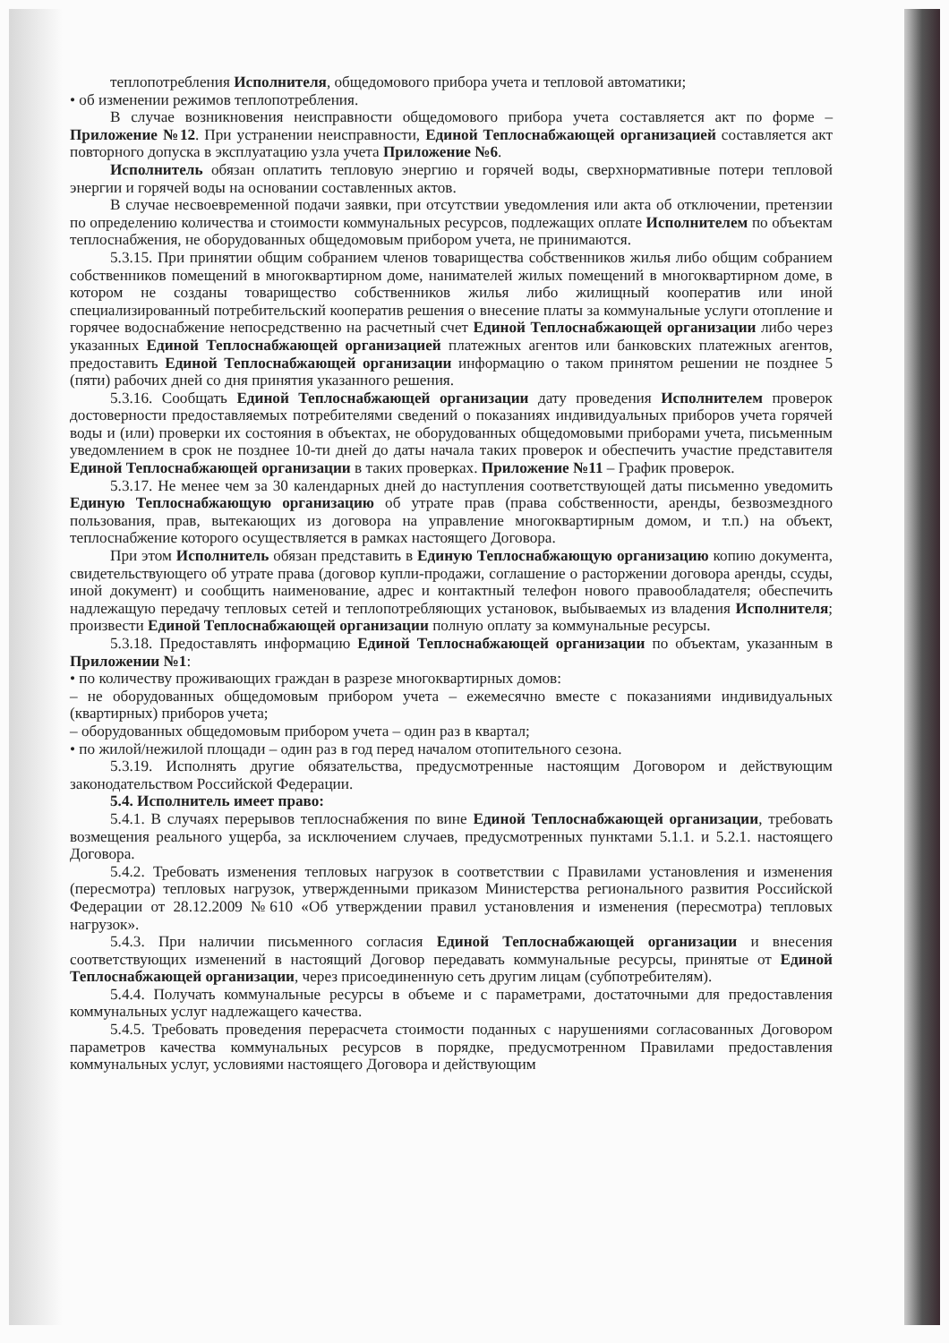теплопотребления Исполнителя, общедомового прибора учета и тепловой автоматики;
• об изменении режимов теплопотребления.
В случае возникновения неисправности общедомового прибора учета составляется акт по форме – Приложение №12. При устранении неисправности, Единой Теплоснабжающей организацией составляется акт повторного допуска в эксплуатацию узла учета Приложение №6.
Исполнитель обязан оплатить тепловую энергию и горячей воды, сверхнормативные потери тепловой энергии и горячей воды на основании составленных актов.
В случае несвоевременной подачи заявки, при отсутствии уведомления или акта об отключении, претензии по определению количества и стоимости коммунальных ресурсов, подлежащих оплате Исполнителем по объектам теплоснабжения, не оборудованных общедомовым прибором учета, не принимаются.
5.3.15. При принятии общим собранием членов товарищества собственников жилья либо общим собранием собственников помещений в многоквартирном доме, нанимателей жилых помещений в многоквартирном доме, в котором не созданы товарищество собственников жилья либо жилищный кооператив или иной специализированный потребительский кооператив решения о внесение платы за коммунальные услуги отопление и горячее водоснабжение непосредственно на расчетный счет Единой Теплоснабжающей организации либо через указанных Единой Теплоснабжающей организацией платежных агентов или банковских платежных агентов, предоставить Единой Теплоснабжающей организации информацию о таком принятом решении не позднее 5 (пяти) рабочих дней со дня принятия указанного решения.
5.3.16. Сообщать Единой Теплоснабжающей организации дату проведения Исполнителем проверок достоверности предоставляемых потребителями сведений о показаниях индивидуальных приборов учета горячей воды и (или) проверки их состояния в объектах, не оборудованных общедомовыми приборами учета, письменным уведомлением в срок не позднее 10-ти дней до даты начала таких проверок и обеспечить участие представителя Единой Теплоснабжающей организации в таких проверках. Приложение №11 – График проверок.
5.3.17. Не менее чем за 30 календарных дней до наступления соответствующей даты письменно уведомить Единую Теплоснабжающую организацию об утрате прав (права собственности, аренды, безвозмездного пользования, прав, вытекающих из договора на управление многоквартирным домом, и т.п.) на объект, теплоснабжение которого осуществляется в рамках настоящего Договора.
При этом Исполнитель обязан представить в Единую Теплоснабжающую организацию копию документа, свидетельствующего об утрате права (договор купли-продажи, соглашение о расторжении договора аренды, ссуды, иной документ) и сообщить наименование, адрес и контактный телефон нового правообладателя; обеспечить надлежащую передачу тепловых сетей и теплопотребляющих установок, выбываемых из владения Исполнителя; произвести Единой Теплоснабжающей организации полную оплату за коммунальные ресурсы.
5.3.18. Предоставлять информацию Единой Теплоснабжающей организации по объектам, указанным в Приложении №1:
• по количеству проживающих граждан в разрезе многоквартирных домов:
– не оборудованных общедомовым прибором учета – ежемесячно вместе с показаниями индивидуальных (квартирных) приборов учета;
– оборудованных общедомовым прибором учета – один раз в квартал;
• по жилой/нежилой площади – один раз в год перед началом отопительного сезона.
5.3.19. Исполнять другие обязательства, предусмотренные настоящим Договором и действующим законодательством Российской Федерации.
5.4. Исполнитель имеет право:
5.4.1. В случаях перерывов теплоснабжения по вине Единой Теплоснабжающей организации, требовать возмещения реального ущерба, за исключением случаев, предусмотренных пунктами 5.1.1. и 5.2.1. настоящего Договора.
5.4.2. Требовать изменения тепловых нагрузок в соответствии с Правилами установления и изменения (пересмотра) тепловых нагрузок, утвержденными приказом Министерства регионального развития Российской Федерации от 28.12.2009 №610 «Об утверждении правил установления и изменения (пересмотра) тепловых нагрузок».
5.4.3. При наличии письменного согласия Единой Теплоснабжающей организации и внесения соответствующих изменений в настоящий Договор передавать коммунальные ресурсы, принятые от Единой Теплоснабжающей организации, через присоединенную сеть другим лицам (субпотребителям).
5.4.4. Получать коммунальные ресурсы в объеме и с параметрами, достаточными для предоставления коммунальных услуг надлежащего качества.
5.4.5. Требовать проведения перерасчета стоимости поданных с нарушениями согласованных Договором параметров качества коммунальных ресурсов в порядке, предусмотренном Правилами предоставления коммунальных услуг, условиями настоящего Договора и действующим